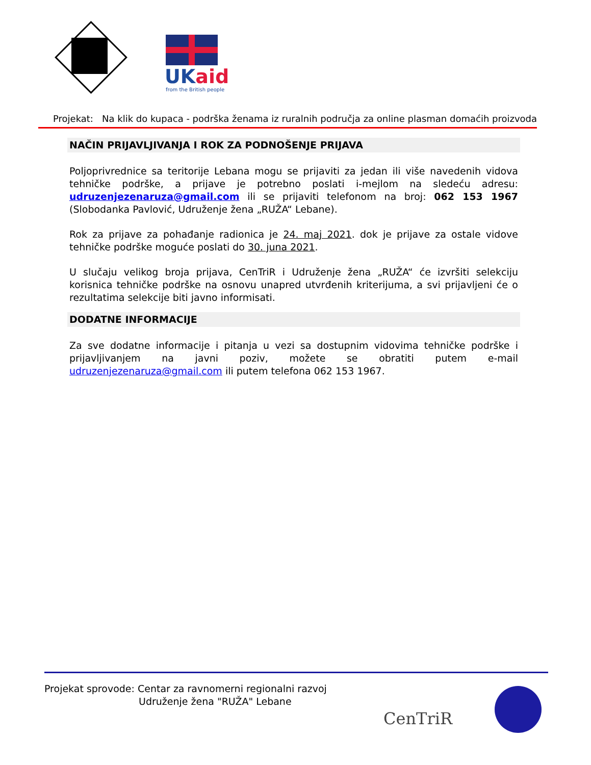UKaid
from the British people
Projekat: Na klik do kupaca - podrška ženama iz ruralnih područja za online plasman domaćih proizvoda
NAČIN PRIJAVLJIVANJA I ROK ZA PODNOŠENJE PRIJAVA
Poljoprivrednice sa teritorije Lebana mogu se prijaviti za jedan ili više navedenih vidova tehničke podrške, a prijave je potrebno poslati i-mejlom na sledeću adresu: udruzenjezenaruza@gmail.com ili se prijaviti telefonom na broj: 062 153 1967 (Slobodanka Pavlović, Udruženje žena „RUŽA“ Lebane).
Rok za prijave za pohađanje radionica je 24. maj 2021. dok je prijave za ostale vidove tehničke podrške moguće poslati do 30. juna 2021.
U slučaju velikog broja prijava, CenTriR i Udruženje žena „RUŽA“ će izvršiti selekciju korisnica tehničke podrške na osnovu unapred utvrđenih kriterijuma, a svi prijavljeni će o rezultatima selekcije biti javno informisati.
DODATNE INFORMACIJE
Za sve dodatne informacije i pitanja u vezi sa dostupnim vidovima tehničke podrške i prijavljivanjem na javni poziv, možete se obratiti putem e-mail udruzenjezenaruza@gmail.com ili putem telefona 062 153 1967.
Projekat sprovode: Centar za ravnomerni regionalni razvoj
Udruženje žena "RUŽA" Lebane
CenTriR